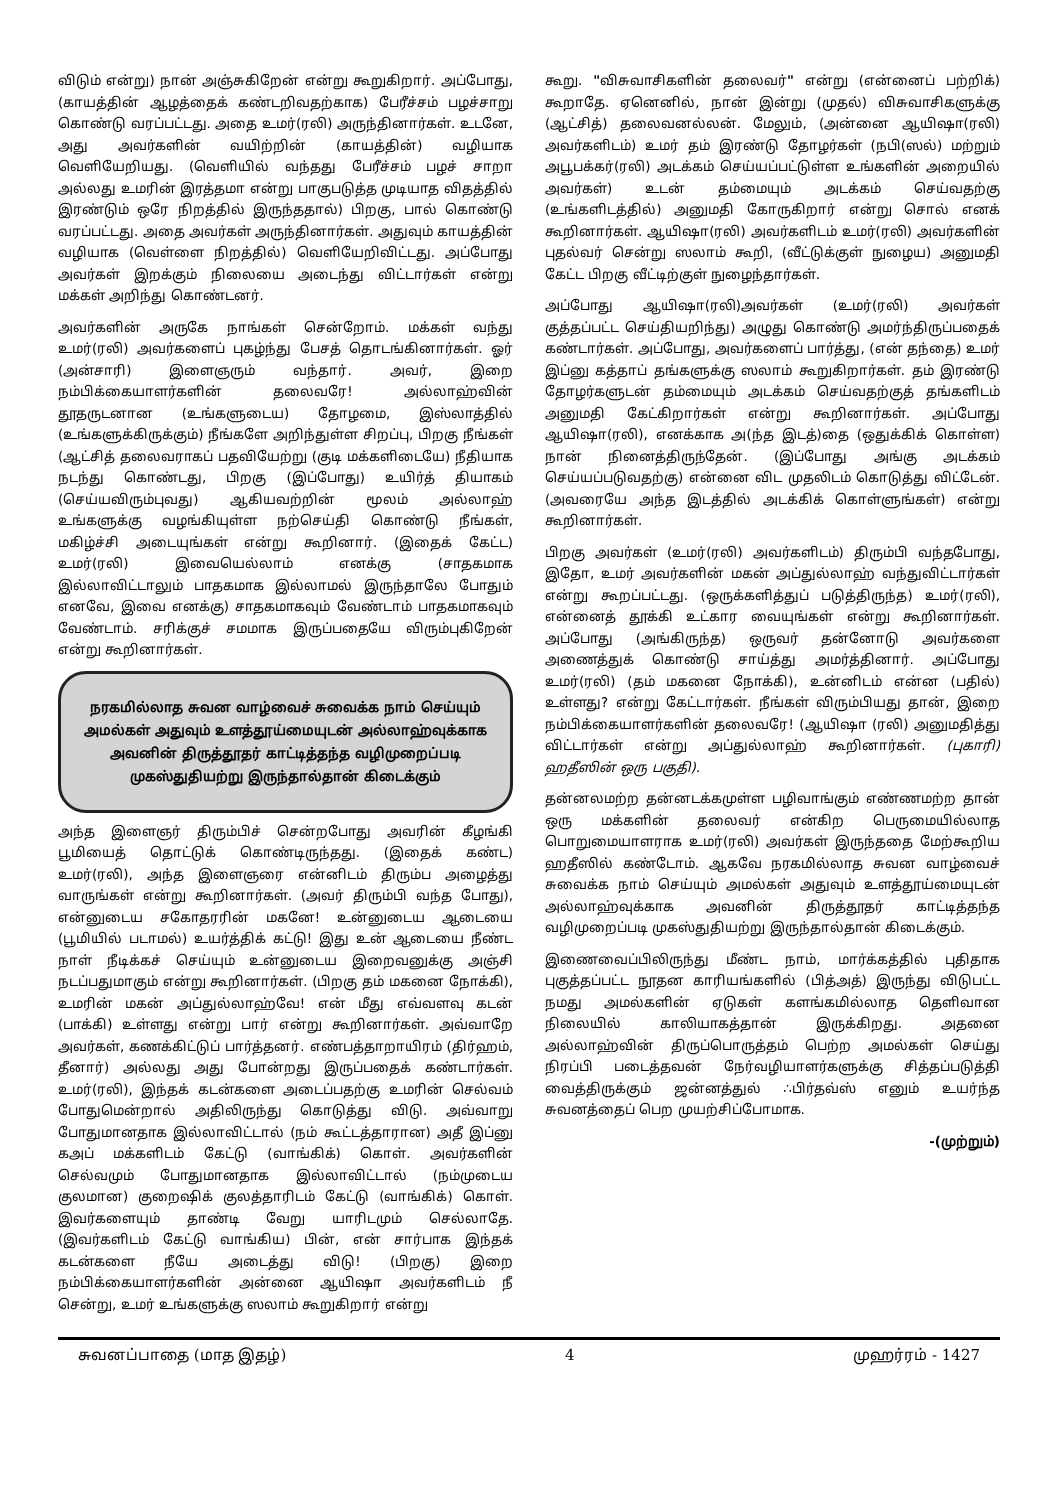விடும் என்று) நான் அஞ்சுகிறேன் என்று கூறுகிறார். அப்போது, (காயத்தின் ஆழத்தைக் கண்டறிவதற்காக) பேரீச்சம் பழச்சாறு கொண்டு வரப்பட்டது. அதை உமர்(ரலி) அருந்தினார்கள். உடனே, அது அவர்களின் வயிற்றின் (காயத்தின்) வழியாக வெளியேறியது. (வெளியில் வந்தது பேரீச்சம் பழச் சாறா அல்லது உமரின் இரத்தமா என்று பாகுபடுத்த முடியாத விதத்தில் இரண்டும் ஒரே நிறத்தில் இருந்ததால்) பிறகு, பால் கொண்டு வரப்பட்டது. அதை அவர்கள் அருந்தினார்கள். அதுவும் காயத்தின் வழியாக (வெள்ளை நிறத்தில்) வெளியேறிவிட்டது. அப்போது அவர்கள் இறக்கும் நிலையை அடைந்து விட்டார்கள் என்று மக்கள் அறிந்து கொண்டனர்.
அவர்களின் அருகே நாங்கள் சென்றோம். மக்கள் வந்து உமர்(ரலி) அவர்களைப் புகழ்ந்து பேசத் தொடங்கினார்கள். ஓர் (அன்சாரி) இளைஞரும் வந்தார். அவர், இறை நம்பிக்கையாளர்களின் தலைவரே! அல்லாஹ்வின் தூதருடனான (உங்களுடைய) தோழமை, இஸ்லாத்தில் (உங்களுக்கிருக்கும்) நீங்களே அறிந்துள்ள சிறப்பு, பிறகு நீங்கள் (ஆட்சித் தலைவராகப் பதவியேற்று (குடி மக்களிடையே) நீதியாக நடந்து கொண்டது, பிறகு (இப்போது) உயிர்த் தியாகம் (செய்யவிரும்புவது) ஆகியவற்றின் மூலம் அல்லாஹ் உங்களுக்கு வழங்கியுள்ள நற்செய்தி கொண்டு நீங்கள், மகிழ்ச்சி அடையுங்கள் என்று கூறினார். (இதைக் கேட்ட) உமர்(ரலி) இவையெல்லாம் எனக்கு (சாதகமாக இல்லாவிட்டாலும் பாதகமாக இல்லாமல் இருந்தாலே போதும் எனவே, இவை எனக்கு) சாதகமாகவும் வேண்டாம் பாதகமாகவும் வேண்டாம். சரிக்குச் சமமாக இருப்பதையே விரும்புகிறேன் என்று கூறினார்கள்.
நரகமில்லாத சுவன வாழ்வைச் சுவைக்க நாம் செய்யும் அமல்கள் அதுவும் உளத்தூய்மையுடன் அல்லாஹ்வுக்காக அவனின் திருத்தூதர் காட்டித்தந்த வழிமுறைப்படி முகஸ்துதியற்று இருந்தால்தான் கிடைக்கும்
அந்த இளைஞர் திரும்பிச் சென்றபோது அவரின் கீழங்கி பூமியைத் தொட்டுக் கொண்டிருந்தது. (இதைக் கண்ட) உமர்(ரலி), அந்த இளைஞரை என்னிடம் திரும்ப அழைத்து வாருங்கள் என்று கூறினார்கள். (அவர் திரும்பி வந்த போது), என்னுடைய சகோதரரின் மகனே! உன்னுடைய ஆடையை (பூமியில் படாமல்) உயர்த்திக் கட்டு! இது உன் ஆடையை நீண்ட நாள் நீடிக்கச் செய்யும் உன்னுடைய இறைவனுக்கு அஞ்சி நடப்பதுமாகும் என்று கூறினார்கள். (பிறகு தம் மகனை நோக்கி), உமரின் மகன் அப்துல்லாஹ்வே! என் மீது எவ்வளவு கடன் (பாக்கி) உள்ளது என்று பார் என்று கூறினார்கள். அவ்வாறே அவர்கள், கணக்கிட்டுப் பார்த்தனர். எண்பத்தாறாயிரம் (திர்ஹம், தீனார்) அல்லது அது போன்றது இருப்பதைக் கண்டார்கள். உமர்(ரலி), இந்தக் கடன்களை அடைப்பதற்கு உமரின் செல்வம் போதுமென்றால் அதிலிருந்து கொடுத்து விடு. அவ்வாறு போதுமானதாக இல்லாவிட்டால் (நம் கூட்டத்தாரான) அதீ இப்னு கஅப் மக்களிடம் கேட்டு (வாங்கிக்) கொள். அவர்களின் செல்வமும் போதுமானதாக இல்லாவிட்டால் (நம்முடைய குலமான) குறைஷிக் குலத்தாரிடம் கேட்டு (வாங்கிக்) கொள். இவர்களையும் தாண்டி வேறு யாரிடமும் செல்லாதே. (இவர்களிடம் கேட்டு வாங்கிய) பின், என் சார்பாக இந்தக் கடன்களை நீயே அடைத்து விடு! (பிறகு) இறை நம்பிக்கையாளர்களின் அன்னை ஆயிஷா அவர்களிடம் நீ சென்று, உமர் உங்களுக்கு ஸலாம் கூறுகிறார் என்று
கூறு. "விசுவாசிகளின் தலைவர்" என்று (என்னைப் பற்றிக்) கூறாதே. ஏனெனில், நான் இன்று (முதல்) விசுவாசிகளுக்கு (ஆட்சித்) தலைவனல்லன். மேலும், (அன்னை ஆயிஷா(ரலி) அவர்களிடம்) உமர் தம் இரண்டு தோழர்கள் (நபி(ஸல்) மற்றும் அபூபக்கர்(ரலி) அடக்கம் செய்யப்பட்டுள்ள உங்களின் அறையில் அவர்கள்) உடன் தம்மையும் அடக்கம் செய்வதற்கு (உங்களிடத்தில்) அனுமதி கோருகிறார் என்று சொல் எனக் கூறினார்கள். ஆயிஷா(ரலி) அவர்களிடம் உமர்(ரலி) அவர்களின் புதல்வர் சென்று ஸலாம் கூறி, (வீட்டுக்குள் நுழைய) அனுமதி கேட்ட பிறகு வீட்டிற்குள் நுழைந்தார்கள்.
அப்போது ஆயிஷா(ரலி)அவர்கள் (உமர்(ரலி) அவர்கள் குத்தப்பட்ட செய்தியறிந்து) அழுது கொண்டு அமர்ந்திருப்பதைக் கண்டார்கள். அப்போது, அவர்களைப் பார்த்து, (என் தந்தை) உமர் இப்னு கத்தாப் தங்களுக்கு ஸலாம் கூறுகிறார்கள். தம் இரண்டு தோழர்களுடன் தம்மையும் அடக்கம் செய்வதற்குத் தங்களிடம் அனுமதி கேட்கிறார்கள் என்று கூறினார்கள். அப்போது ஆயிஷா(ரலி), எனக்காக அ(ந்த இடத்)தை (ஒதுக்கிக் கொள்ள) நான் நினைத்திருந்தேன். (இப்போது அங்கு அடக்கம் செய்யப்படுவதற்கு) என்னை விட முதலிடம் கொடுத்து விட்டேன். (அவரையே அந்த இடத்தில் அடக்கிக் கொள்ளுங்கள்) என்று கூறினார்கள்.
பிறகு அவர்கள் (உமர்(ரலி) அவர்களிடம்) திரும்பி வந்தபோது, இதோ, உமர் அவர்களின் மகன் அப்துல்லாஹ் வந்துவிட்டார்கள் என்று கூறப்பட்டது. (ஒருக்களித்துப் படுத்திருந்த) உமர்(ரலி), என்னைத் தூக்கி உட்கார வையுங்கள் என்று கூறினார்கள். அப்போது (அங்கிருந்த) ஒருவர் தன்னோடு அவர்களை அணைத்துக் கொண்டு சாய்த்து அமர்த்தினார். அப்போது உமர்(ரலி) (தம் மகனை நோக்கி), உன்னிடம் என்ன (பதில்) உள்ளது? என்று கேட்டார்கள். நீங்கள் விரும்பியது தான், இறை நம்பிக்கையாளர்களின் தலைவரே! (ஆயிஷா (ரலி) அனுமதித்து விட்டார்கள் என்று அப்துல்லாஹ் கூறினார்கள். (புகாரி) ஹதீஸின் ஒரு பகுதி).
தன்னலமற்ற தன்னடக்கமுள்ள பழிவாங்கும் எண்ணமற்ற தான் ஒரு மக்களின் தலைவர் என்கிற பெருமையில்லாத பொறுமையாளராக உமர்(ரலி) அவர்கள் இருந்ததை மேற்கூறிய ஹதீஸில் கண்டோம். ஆகவே நரகமில்லாத சுவன வாழ்வைச் சுவைக்க நாம் செய்யும் அமல்கள் அதுவும் உளத்தூய்மையுடன் அல்லாஹ்வுக்காக அவனின் திருத்தூதர் காட்டித்தந்த வழிமுறைப்படி முகஸ்துதியற்று இருந்தால்தான் கிடைக்கும்.
இணைவைப்பிலிருந்து மீண்ட நாம், மார்க்கத்தில் புதிதாக புகுத்தப்பட்ட நூதன காரியங்களில் (பித்அத்) இருந்து விடுபட்ட நமது அமல்களின் ஏடுகள் களங்கமில்லாத தெளிவான நிலையில் காலியாகத்தான் இருக்கிறது. அதனை அல்லாஹ்வின் திருப்பொருத்தம் பெற்ற அமல்கள் செய்து நிரப்பி படைத்தவன் நேர்வழியாளர்களுக்கு சித்தப்படுத்தி வைத்திருக்கும் ஜன்னத்துல் ∴பிர்தவ்ஸ் எனும் உயர்ந்த சுவனத்தைப் பெற முயற்சிப்போமாக.
-(முற்றும்)
சுவனப்பாதை (மாத இதழ்) 4 முஹர்ரம் - 1427